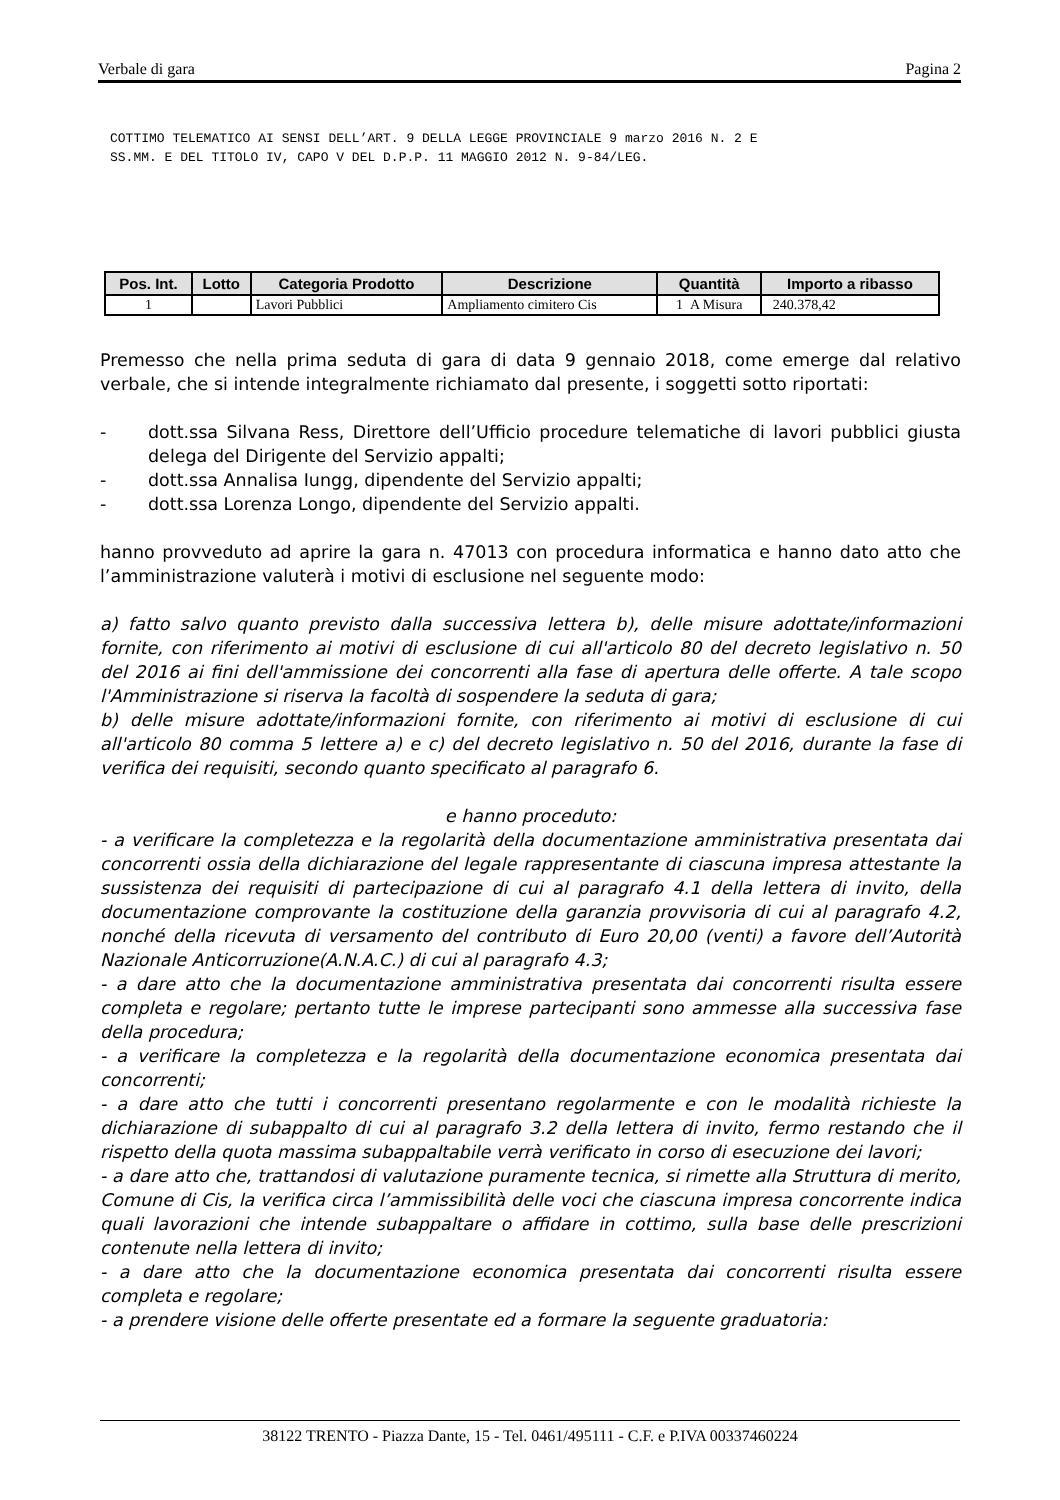Verbale di gara Pagina 2
COTTIMO TELEMATICO AI SENSI DELL’ART. 9 DELLA LEGGE PROVINCIALE 9 marzo 2016 N. 2 E
SS.MM. E DEL TITOLO IV, CAPO V DEL D.P.P. 11 MAGGIO 2012 N. 9-84/LEG.
| Pos. Int. | Lotto | Categoria Prodotto | Descrizione | Quantità | Importo a ribasso |
| --- | --- | --- | --- | --- | --- |
| 1 | | Lavori Pubblici | Ampliamento cimitero Cis | 1 A Misura | 240.378,42 |
Premesso che nella prima seduta di gara di data 9 gennaio 2018, come emerge dal relativo verbale, che si intende integralmente richiamato dal presente, i soggetti sotto riportati:
- dott.ssa Silvana Ress, Direttore dell’Ufficio procedure telematiche di lavori pubblici giusta delega del Dirigente del Servizio appalti;
- dott.ssa Annalisa Iungg, dipendente del Servizio appalti;
- dott.ssa Lorenza Longo, dipendente del Servizio appalti.
hanno provveduto ad aprire la gara n. 47013 con procedura informatica e hanno dato atto che l’amministrazione valuterà i motivi di esclusione nel seguente modo:
a) fatto salvo quanto previsto dalla successiva lettera b), delle misure adottate/informazioni fornite, con riferimento ai motivi di esclusione di cui all'articolo 80 del decreto legislativo n. 50 del 2016 ai fini dell'ammissione dei concorrenti alla fase di apertura delle offerte. A tale scopo l'Amministrazione si riserva la facoltà di sospendere la seduta di gara;
b) delle misure adottate/informazioni fornite, con riferimento ai motivi di esclusione di cui all'articolo 80 comma 5 lettere a) e c) del decreto legislativo n. 50 del 2016, durante la fase di verifica dei requisiti, secondo quanto specificato al paragrafo 6.
e hanno proceduto:
- a verificare la completezza e la regolarità della documentazione amministrativa presentata dai concorrenti ossia della dichiarazione del legale rappresentante di ciascuna impresa attestante la sussistenza dei requisiti di partecipazione di cui al paragrafo 4.1 della lettera di invito, della documentazione comprovante la costituzione della garanzia provvisoria di cui al paragrafo 4.2, nonché della ricevuta di versamento del contributo di Euro 20,00 (venti) a favore dell’Autorità Nazionale Anticorruzione(A.N.A.C.) di cui al paragrafo 4.3;
- a dare atto che la documentazione amministrativa presentata dai concorrenti risulta essere completa e regolare; pertanto tutte le imprese partecipanti sono ammesse alla successiva fase della procedura;
- a verificare la completezza e la regolarità della documentazione economica presentata dai concorrenti;
- a dare atto che tutti i concorrenti presentano regolarmente e con le modalità richieste la dichiarazione di subappalto di cui al paragrafo 3.2 della lettera di invito, fermo restando che il rispetto della quota massima subappaltabile verrà verificato in corso di esecuzione dei lavori;
- a dare atto che, trattandosi di valutazione puramente tecnica, si rimette alla Struttura di merito, Comune di Cis, la verifica circa l’ammissibilità delle voci che ciascuna impresa concorrente indica quali lavorazioni che intende subappaltare o affidare in cottimo, sulla base delle prescrizioni contenute nella lettera di invito;
- a dare atto che la documentazione economica presentata dai concorrenti risulta essere completa e regolare;
- a prendere visione delle offerte presentate ed a formare la seguente graduatoria:
38122 TRENTO - Piazza Dante, 15 - Tel. 0461/495111 - C.F. e P.IVA 00337460224